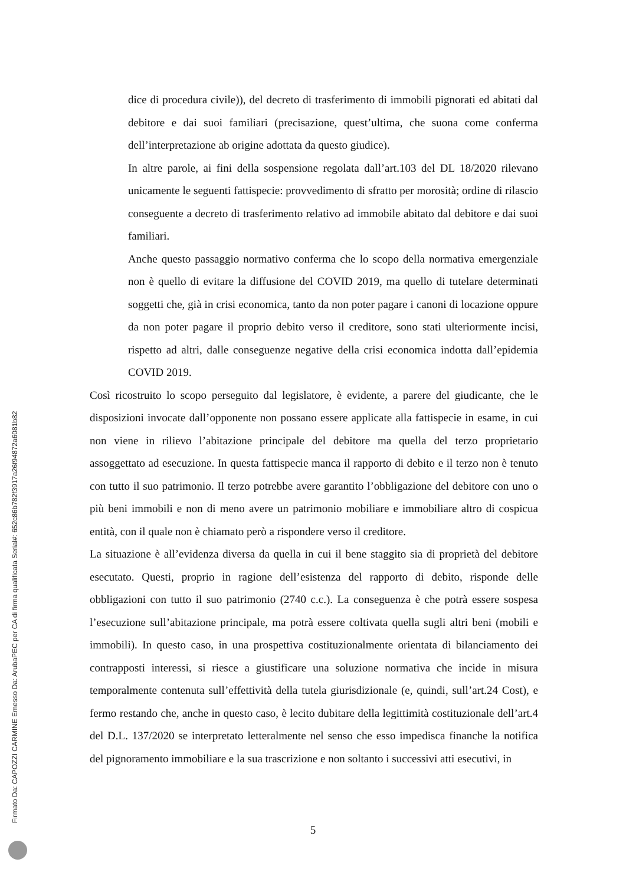dice di procedura civile)), del decreto di trasferimento di immobili pignorati ed abitati dal debitore e dai suoi familiari (precisazione, quest’ultima, che suona come conferma dell’interpretazione ab origine adottata da questo giudice).
In altre parole, ai fini della sospensione regolata dall’art.103 del DL 18/2020 rilevano unicamente le seguenti fattispecie: provvedimento di sfratto per morosità; ordine di rilascio conseguente a decreto di trasferimento relativo ad immobile abitato dal debitore e dai suoi familiari.
Anche questo passaggio normativo conferma che lo scopo della normativa emergenziale non è quello di evitare la diffusione del COVID 2019, ma quello di tutelare determinati soggetti che, già in crisi economica, tanto da non poter pagare i canoni di locazione oppure da non poter pagare il proprio debito verso il creditore, sono stati ulteriormente incisi, rispetto ad altri, dalle conseguenze negative della crisi economica indotta dall’epidemia COVID 2019.
Così ricostruito lo scopo perseguito dal legislatore, è evidente, a parere del giudicante, che le disposizioni invocate dall’opponente non possano essere applicate alla fattispecie in esame, in cui non viene in rilievo l’abitazione principale del debitore ma quella del terzo proprietario assoggettato ad esecuzione. In questa fattispecie manca il rapporto di debito e il terzo non è tenuto con tutto il suo patrimonio. Il terzo potrebbe avere garantito l’obbligazione del debitore con uno o più beni immobili e non di meno avere un patrimonio mobiliare e immobiliare altro di cospicua entità, con il quale non è chiamato però a rispondere verso il creditore.
La situazione è all’evidenza diversa da quella in cui il bene staggito sia di proprietà del debitore esecutato. Questi, proprio in ragione dell’esistenza del rapporto di debito, risponde delle obbligazioni con tutto il suo patrimonio (2740 c.c.). La conseguenza è che potrà essere sospesa l’esecuzione sull’abitazione principale, ma potrà essere coltivata quella sugli altri beni (mobili e immobili). In questo caso, in una prospettiva costituzionalmente orientata di bilanciamento dei contrapposti interessi, si riesce a giustificare una soluzione normativa che incide in misura temporalmente contenuta sull’effettività della tutela giurisdizionale (e, quindi, sull’art.24 Cost), e fermo restando che, anche in questo caso, è lecito dubitare della legittimità costituzionale dell’art.4 del D.L. 137/2020 se interpretato letteralmente nel senso che esso impedisca finanche la notifica del pignoramento immobiliare e la sua trascrizione e non soltanto i successivi atti esecutivi, in
5 Firmato Da: CAPOZZI CARMINE Emesso Da: ArubaPEC per CA di firma qualificata Serial#: 652c86b782f3917a26f94872a6081b82